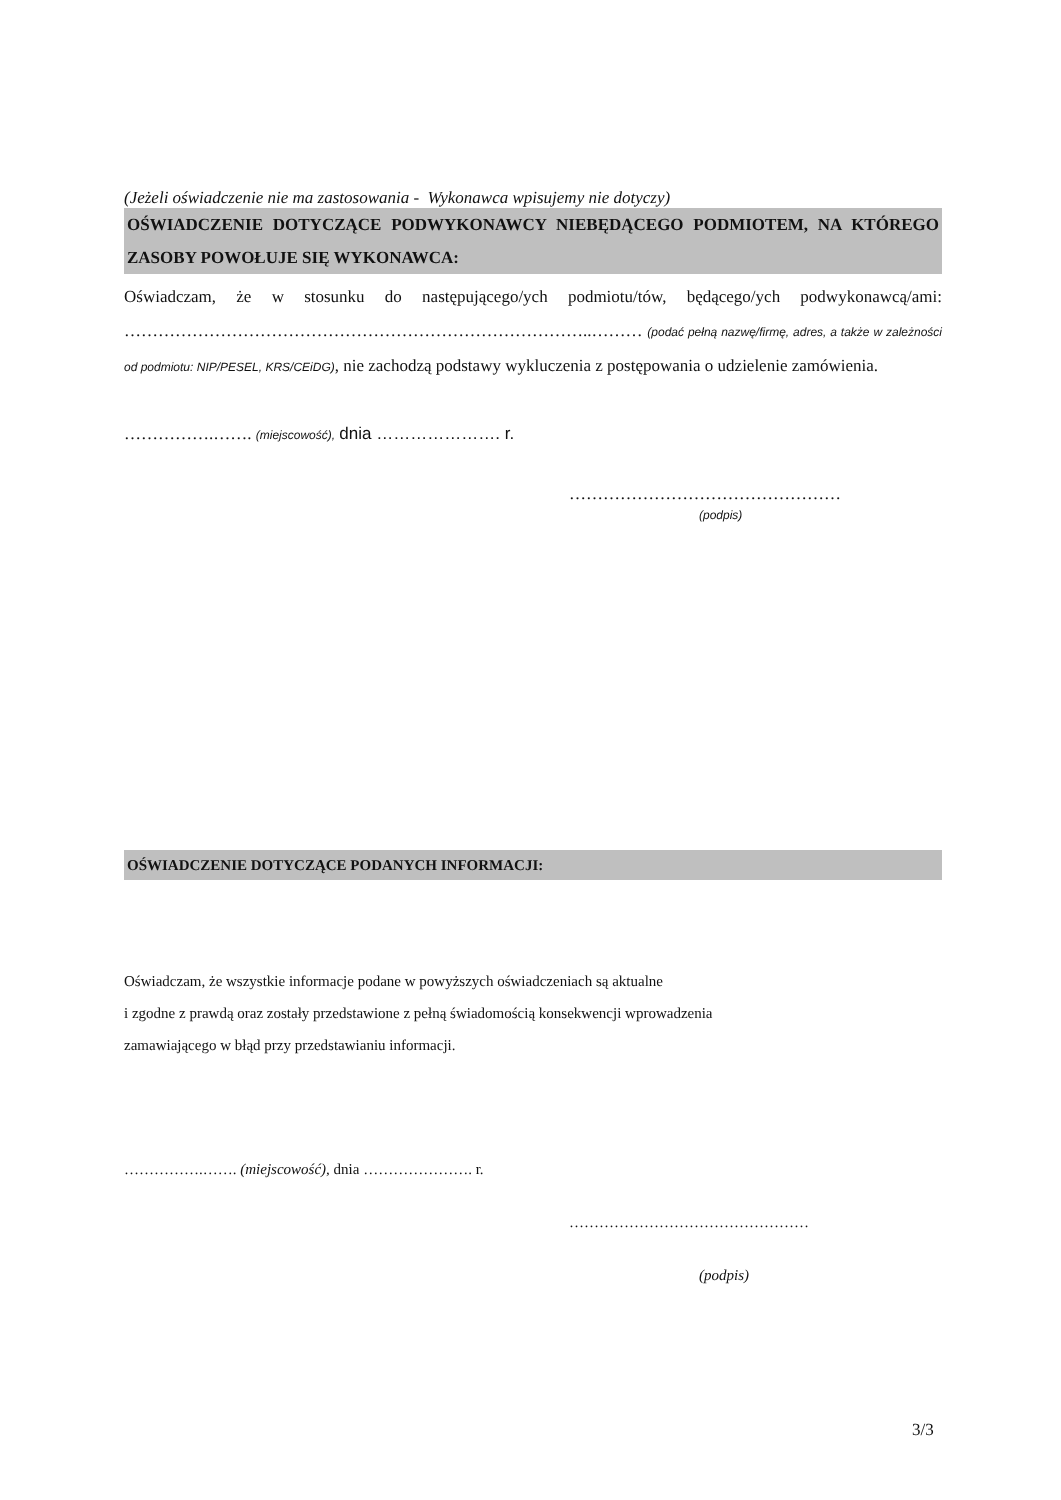(Jeżeli oświadczenie nie ma zastosowania - Wykonawca wpisujemy nie dotyczy)
OŚWIADCZENIE DOTYCZĄCE PODWYKONAWCY NIEBĘDĄCEGO PODMIOTEM, NA KTÓREGO ZASOBY POWOŁUJE SIĘ WYKONAWCA:
Oświadczam, że w stosunku do następującego/ych podmiotu/tów, będącego/ych podwykonawcą/ami: ………………………………………………………………………..……… (podać pełną nazwę/firmę, adres, a także w zależności od podmiotu: NIP/PESEL, KRS/CEiDG), nie zachodzą podstawy wykluczenia z postępowania o udzielenie zamówienia.
…………….……. (miejscowość), dnia …………………. r.
…………………………………………
(podpis)
OŚWIADCZENIE DOTYCZĄCE PODANYCH INFORMACJI:
Oświadczam, że wszystkie informacje podane w powyższych oświadczeniach są aktualne
i zgodne z prawdą oraz zostały przedstawione z pełną świadomością konsekwencji wprowadzenia
zamawiającego w błąd przy przedstawianiu informacji.
…………….……. (miejscowość), dnia …………………. r.
…………………………………………
(podpis)
3/3